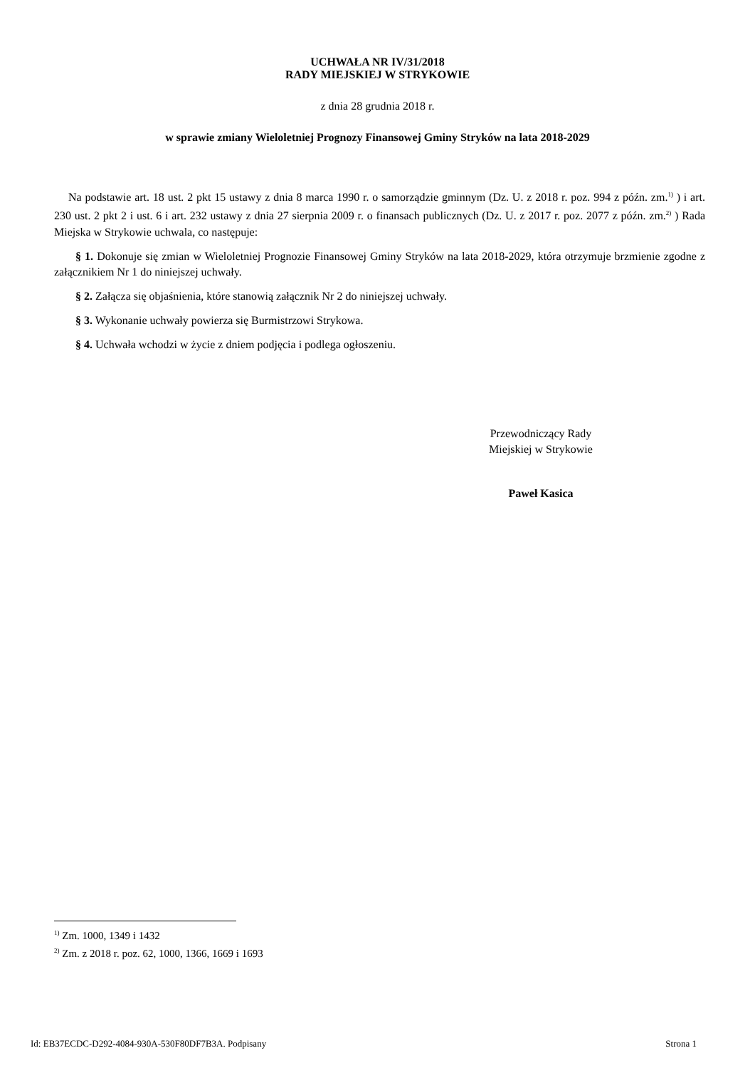UCHWAŁA NR IV/31/2018
RADY MIEJSKIEJ W STRYKOWIE
z dnia 28 grudnia 2018 r.
w sprawie zmiany Wieloletniej Prognozy Finansowej Gminy Stryków na lata 2018-2029
Na podstawie art. 18 ust. 2 pkt 15 ustawy z dnia 8 marca 1990 r. o samorządzie gminnym (Dz. U. z 2018 r. poz. 994 z późn. zm.<sup>1)</sup> ) i art. 230 ust. 2 pkt 2 i ust. 6 i art. 232 ustawy z dnia 27 sierpnia 2009 r. o finansach publicznych (Dz. U. z 2017 r. poz. 2077 z późn. zm.<sup>2)</sup> ) Rada Miejska w Strykowie uchwala, co następuje:
§ 1. Dokonuje się zmian w Wieloletniej Prognozie Finansowej Gminy Stryków na lata 2018-2029, która otrzymuje brzmienie zgodne z załącznikiem Nr 1 do niniejszej uchwały.
§ 2. Załącza się objaśnienia, które stanowią załącznik Nr 2 do niniejszej uchwały.
§ 3. Wykonanie uchwały powierza się Burmistrzowi Strykowa.
§ 4. Uchwała wchodzi w życie z dniem podjęcia i podlega ogłoszeniu.
Przewodniczący Rady
Miejskiej w Strykowie
Paweł Kasica
<sup>1)</sup> Zm. 1000, 1349 i 1432
<sup>2)</sup> Zm. z 2018 r. poz. 62, 1000, 1366, 1669 i 1693
Id: EB37ECDC-D292-4084-930A-530F80DF7B3A. Podpisany Strona 1